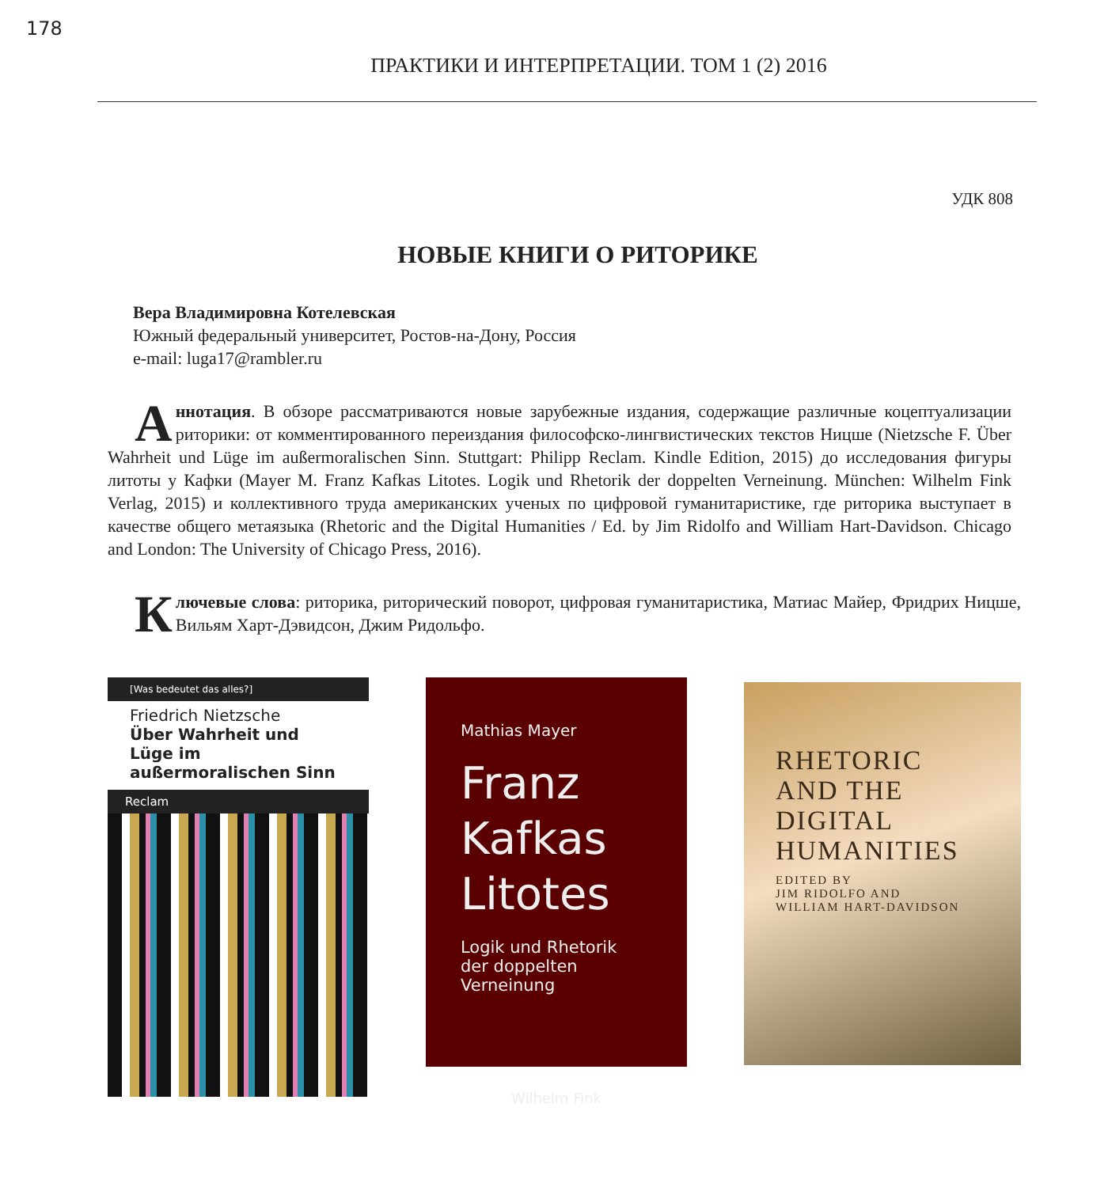178
ПРАКТИКИ И ИНТЕРПРЕТАЦИИ. ТОМ 1 (2) 2016
УДК 808
НОВЫЕ КНИГИ О РИТОРИКЕ
Вера Владимировна Котелевская
Южный федеральный университет, Ростов-на-Дону, Россия
e-mail: luga17@rambler.ru
Аннотация. В обзоре рассматриваются новые зарубежные издания, содержащие различные коцептуализации риторики: от комментированного переиздания философско-лингвистических текстов Ницше (Nietzsche F. Über Wahrheit und Lüge im außermoralischen Sinn. Stuttgart: Philipp Reclam. Kindle Edition, 2015) до исследования фигуры литоты у Кафки (Mayer M. Franz Kafkas Litotes. Logik und Rhetorik der doppelten Verneinung. München: Wilhelm Fink Verlag, 2015) и коллективного труда американских ученых по цифровой гуманитаристике, где риторика выступает в качестве общего метаязыка (Rhetoric and the Digital Humanities / Ed. by Jim Ridolfo and William Hart-Davidson. Chicago and London: The University of Chicago Press, 2016).
Ключевые слова: риторика, риторический поворот, цифровая гуманитаристика, Матиас Майер, Фридрих Ницше, Вильям Харт-Дэвидсон, Джим Ридольфо.
[Was bedeutet das alles?]
Friedrich Nietzsche
Über Wahrheit und Lüge im außermoralischen Sinn
Reclam
Mathias Mayer
Franz
Kafkas
Litotes
Logik und Rhetorik
der doppelten Verneinung
Wilhelm Fink
RHETORIC
AND THE
DIGITAL
HUMANITIES
EDITED BY
JIM RIDOLFO AND
WILLIAM HART-DAVIDSON